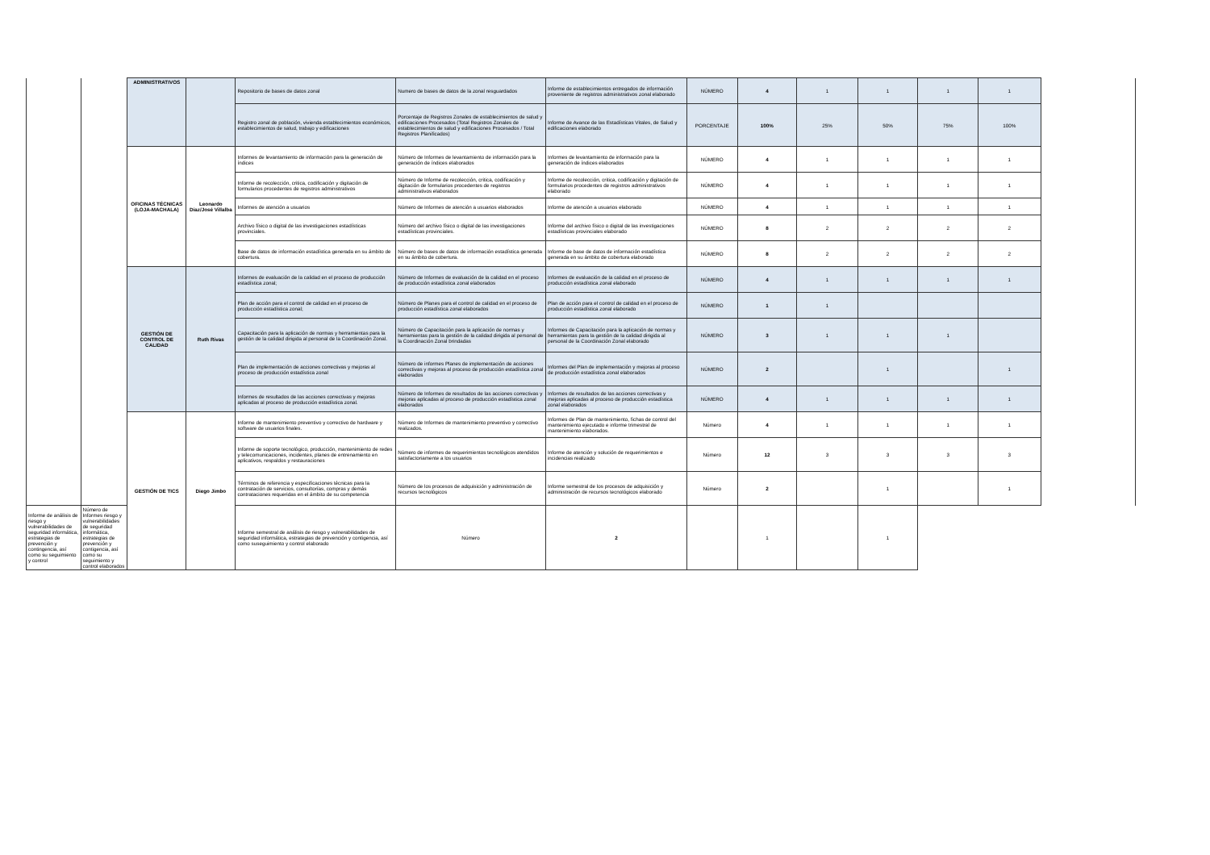| | | ADMINISTRATIVOS | | Repositorio de bases de datos zonal | Numero de bases de datos de la zonal resguardados | Informe de establecimientos entregados de información proveniente de registros administrativos zonal elaborado | NÚMERO | 4 | 1 | 1 | 1 | 1 | |
| | | | | Registro zonal de población, vivienda establecimientos económicos, establecimientos de salud, trabajo y edificaciones | Porcentaje de Registros Zonales de establecimientos de salud y edificaciones Procesados (Total Registros Zonales de establecimientos de salud y edificaciones Procesados / Total Registros Planificados) | Informe de Avance de las Estadísticas Vitales, de Salud y edificaciones elaborado | PORCENTAJE | 100% | 25% | 50% | 75% | 100% | |
| | | OFICINAS TÉCNICAS (LOJA-MACHALA) | Leonardo Díaz/José Villalba | Informes de levantamiento de información para la generación de índices | Número de Informes de levantamiento de información para la generación de índices elaborados | Informes de levantamiento de información para la generación de índices elaborados | NÚMERO | 4 | 1 | 1 | 1 | 1 | |
| | | | | Informe de recolección, critica, codificación y digitación de formularios procedentes de registros administrativos | Número de Informe de recolección, critica, codificación y digitación de formularios procedentes de registros administrativos elaborados | Informe de recolección, critica, codificación y digitación de formularios procedentes de registros administrativos elaborado | NÚMERO | 4 | 1 | 1 | 1 | 1 | |
| | | | | Informes de atención a usuarios | Número de Informes de atención a usuarios elaborados | Informe de atención a usuarios elaborado | NÚMERO | 4 | 1 | 1 | 1 | 1 | |
| | | | | Archivo físico o digital de las investigaciones estadísticas provinciales. | Número del archivo físico o digital de las investigaciones estadísticas provinciales. | Informe del archivo físico o digital de las investigaciones estadísticas provinciales elaborado | NÚMERO | 8 | 2 | 2 | 2 | 2 | |
| | | | | Base de datos de información estadística generada en su ámbito de cobertura. | Número de bases de datos de información estadística generada en su ámbito de cobertura. | Informe de base de datos de información estadística generada en su ámbito de cobertura elaborado | NÚMERO | 8 | 2 | 2 | 2 | 2 | |
| | | GESTIÓN DE CONTROL DE CALIDAD | Ruth Rivas | Informes de evaluación de la calidad en el proceso de producción estadística zonal; | Número de Informes de evaluación de la calidad en el proceso de producción estadística zonal elaborados | Informes de evaluación de la calidad en el proceso de producción estadística zonal elaborado | NÚMERO | 4 | 1 | 1 | 1 | 1 | |
| | | | | Plan de acción para el control de calidad en el proceso de producción estadística zonal; | Número de Planes para el control de calidad en el proceso de producción estadística zonal elaborados | Plan de acción para el control de calidad en el proceso de producción estadística zonal elaborado | NÚMERO | 1 | 1 | | | | |
| | | | | Capacitación para la aplicación de normas y herramientas para la gestión de la calidad dirigida al personal de la Coordinación Zonal. | Número de Capacitación para la aplicación de normas y herramientas para la gestión de la calidad dirigida al personal de la Coordinación Zonal brindadas | Informes de Capacitación para la aplicación de normas y herramientas para la gestión de la calidad dirigida al personal de la Coordinación Zonal elaborado | NÚMERO | 3 | 1 | 1 | 1 | | |
| | | | | Plan de implementación de acciones correctivas y mejoras al proceso de producción estadística zonal | Número de informes Planes de implementación de acciones correctivas y mejoras al proceso de producción estadística zonal elaborados | Informes del Plan de implementación y mejoras al proceso de producción estadística zonal elaborados | NÚMERO | 2 | | 1 | | 1 | |
| | | | | Informes de resultados de las acciones correctivas y mejoras aplicadas al proceso de producción estadística zonal. | Número de Informes de resultados de las acciones correctivas y mejoras aplicadas al proceso de producción estadística zonal elaborados | Informes de resultados de las acciones correctivas y mejoras aplicadas al proceso de producción estadística zonal elaborados | NÚMERO | 4 | 1 | 1 | 1 | 1 | |
| | | GESTIÓN DE TICS | Diego Jimbo | Informe de mantenimiento preventivo y correctivo de hardware y software de usuarios finales. | Número de Informes de mantenimiento preventivo y correctivo realizados. | Informes de Plan de mantenimiento, fichas de control del mantenimiento ejecutado e informe trimestral de mantenimiento elaborados. | Número | 4 | 1 | 1 | 1 | 1 | |
| | | | | Informe de soporte tecnológico, producción, mantenimiento de redes y telecomunicaciones, incidentes, planes de entrenamiento en aplicativos, respaldos y restauraciones | Número de informes de requerimientos tecnológicos atendidos satisfactoriamente a los usuarios | Informe de atención y solución de requerimientos e incidencias realizado | Número | 12 | 3 | 3 | 3 | 3 | |
| | | | | Términos de referencia y especificaciones técnicas para la contratación de servicios, consultorías, compras y demás contrataciones requeridas en el ámbito de su competencia | Número de los procesos de adquisición y administración de recursos tecnológicos | Informe semestral de los procesos de adquisición y administración de recursos tecnológicos elaborado | Número | 2 | | 1 | | 1 | |
| Informe de análisis de riesgo y vulnerabilidades de seguridad informática, estrategias de prevención y contingencia, así como su seguimiento y control | Número de Informes riesgo y vulnerabilidades de seguridad informática, estrategias de prevención y contigencia, así como su seguimiento y control elaborados | | | Informe semestral de análisis de riesgo y vulnerabilidades de seguridad informática, estrategias de prevención y contigencia, así como suseguimiento y control elaborado | Número | 2 | | 1 | | 1 | | | |